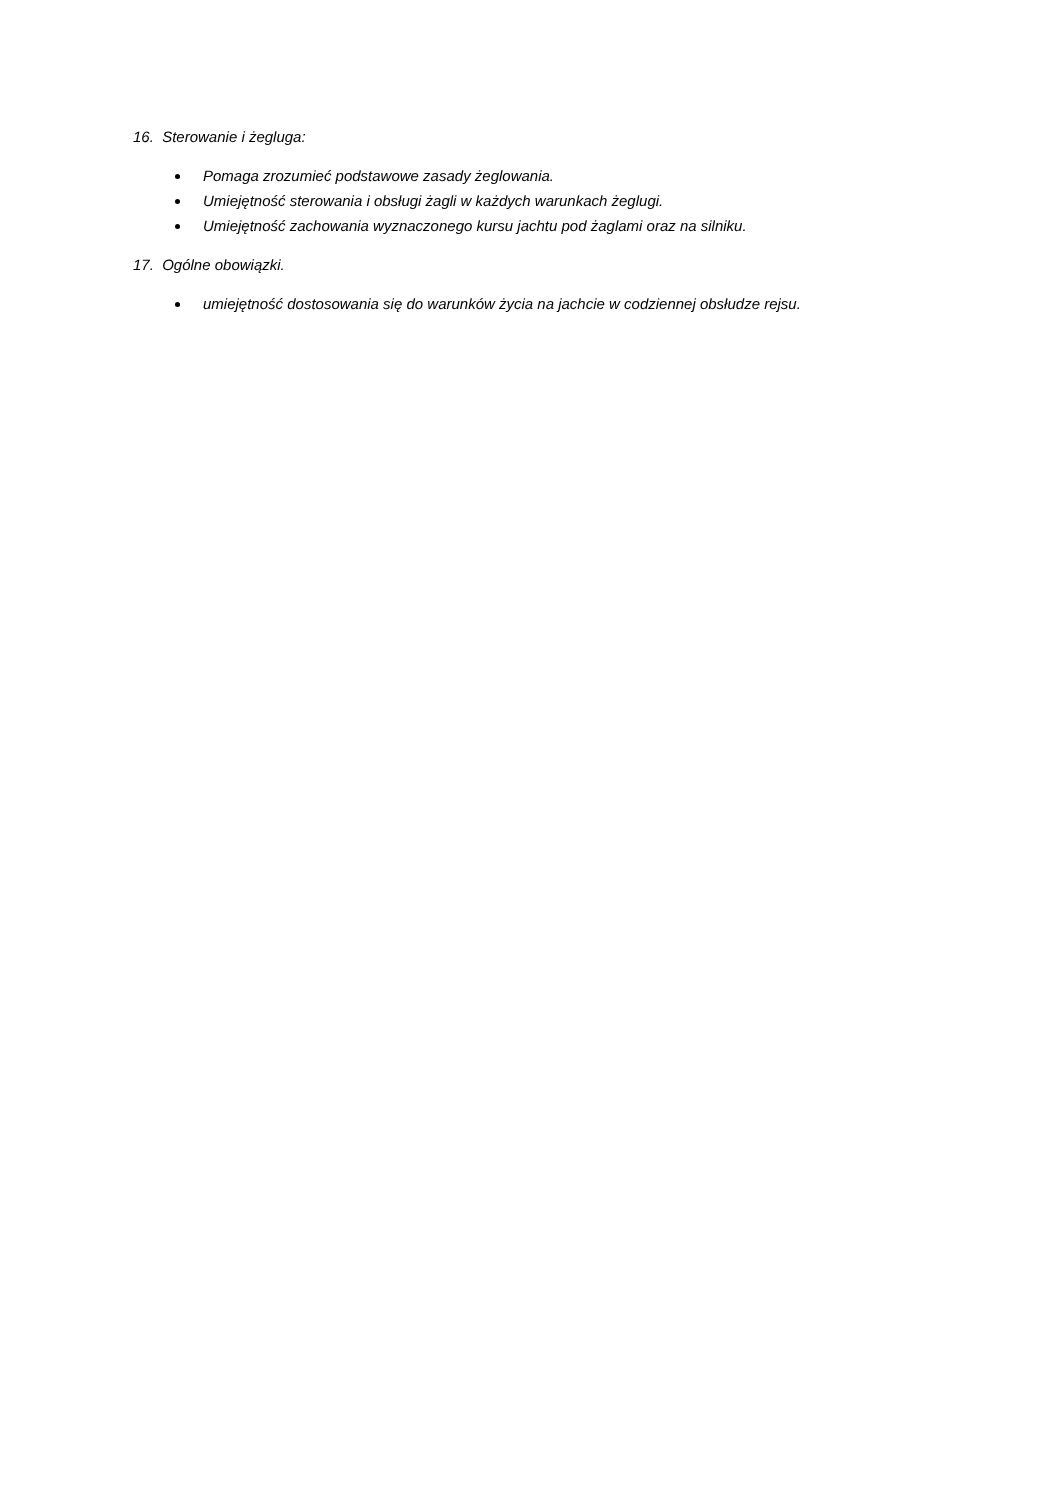16. Sterowanie i żegluga:
Pomaga zrozumieć podstawowe zasady żeglowania.
Umiejętność sterowania i obsługi żagli w każdych warunkach żeglugi.
Umiejętność zachowania wyznaczonego kursu jachtu pod żaglami oraz na silniku.
17. Ogólne obowiązki.
umiejętność dostosowania się do warunków życia na jachcie w codziennej obsłudze rejsu.